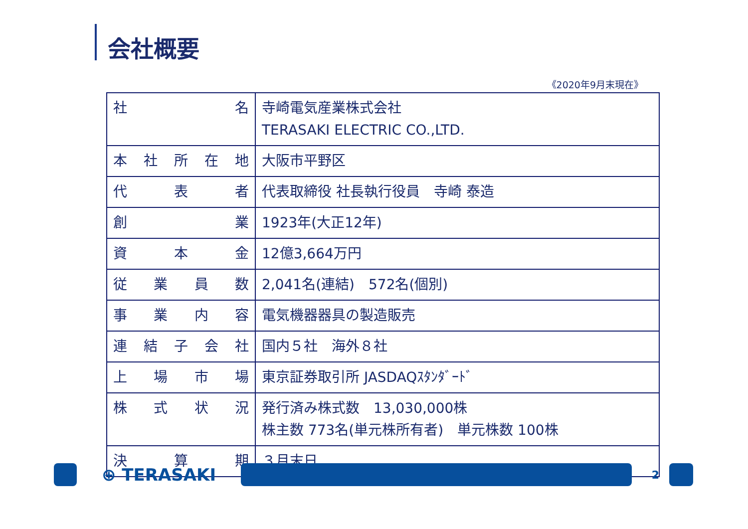会社概要
《2020年9月末現在》
| 社 名 | 寺崎電気産業株式会社 TERASAKI ELECTRIC CO.,LTD. |
| 本 社 所 在 地 | 大阪市平野区 |
| 代 表 者 | 代表取締役 社長執行役員 寺崎 泰造 |
| 創 業 | 1923年(大正12年) |
| 資 本 金 | 12億3,664万円 |
| 従 業 員 数 | 2,041名(連結) 572名(個別) |
| 事 業 内 容 | 電気機器器具の製造販売 |
| 連 結 子 会 社 | 国内５社 海外８社 |
| 上 場 市 場 | 東京証券取引所 JASDAQｽﾀﾝﾀﾞｰﾄﾞ |
| 株 式 状 況 | 発行済み株式数 13,030,000株 株主数 773名(単元株所有者) 単元株数 100株 |
| 決 算 期 | ３月末日 |
⊕ TERASAKI
2